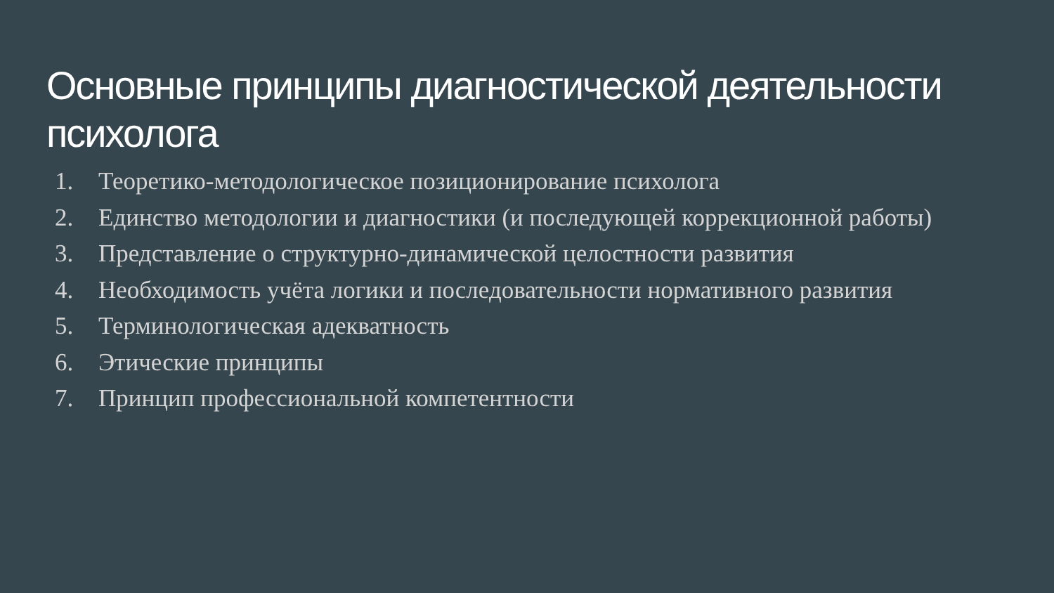Основные принципы диагностической деятельности психолога
1. Теоретико-методологическое позиционирование психолога
2. Единство методологии и диагностики (и последующей коррекционной работы)
3. Представление о структурно-динамической целостности развития
4. Необходимость учёта логики и последовательности нормативного развития
5. Терминологическая адекватность
6. Этические принципы
7. Принцип профессиональной компетентности